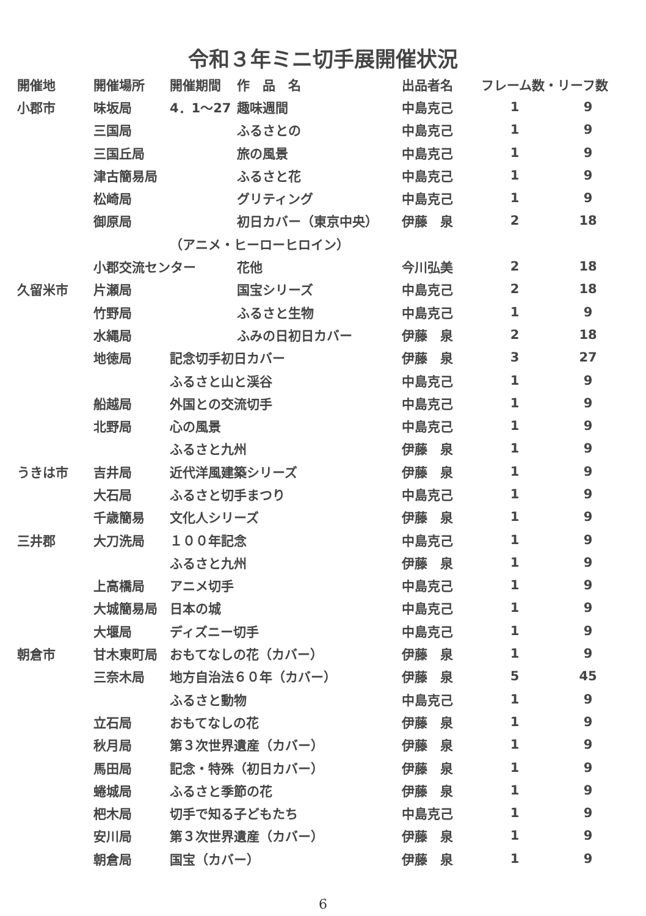令和３年ミニ切手展開催状況
| 開催地 | 開催場所 | 開催期間 | 作 品 名 | 出品者名 | フレーム数・リーフ数 | |
| --- | --- | --- | --- | --- | --- | --- |
| 小郡市 | 味坂局 | 4．1～27 | 趣味週間 | 中島克己 | 1 | 9 |
| | 三国局 | | ふるさとの | 中島克己 | 1 | 9 |
| | 三国丘局 | | 旅の風景 | 中島克己 | 1 | 9 |
| | 津古簡易局 | | ふるさと花 | 中島克己 | 1 | 9 |
| | 松崎局 | | グリティング | 中島克己 | 1 | 9 |
| | 御原局 | | 初日カバー（東京中央） | 伊藤 泉 | 2 | 18 |
| | | （アニメ・ヒーローヒロイン） | | | | |
| | 小郡交流センター | | 花他 | 今川弘美 | 2 | 18 |
| 久留米市 | 片瀬局 | | 国宝シリーズ | 中島克己 | 2 | 18 |
| | 竹野局 | | ふるさと生物 | 中島克己 | 1 | 9 |
| | 水縄局 | | ふみの日初日カバー | 伊藤 泉 | 2 | 18 |
| | 地徳局 | 記念切手初日カバー | | 伊藤 泉 | 3 | 27 |
| | | ふるさと山と渓谷 | | 中島克己 | 1 | 9 |
| | 船越局 | 外国との交流切手 | | 中島克己 | 1 | 9 |
| | 北野局 | 心の風景 | | 中島克己 | 1 | 9 |
| | | ふるさと九州 | | 伊藤 泉 | 1 | 9 |
| うきは市 | 吉井局 | 近代洋風建築シリーズ | | 伊藤 泉 | 1 | 9 |
| | 大石局 | ふるさと切手まつり | | 中島克己 | 1 | 9 |
| | 千歳簡易 | 文化人シリーズ | | 伊藤 泉 | 1 | 9 |
| 三井郡 | 大刀洗局 | １００年記念 | | 中島克己 | 1 | 9 |
| | | ふるさと九州 | | 伊藤 泉 | 1 | 9 |
| | 上高橋局 | アニメ切手 | | 中島克己 | 1 | 9 |
| | 大城簡易局 | 日本の城 | | 中島克己 | 1 | 9 |
| | 大堰局 | ディズニー切手 | | 中島克己 | 1 | 9 |
| 朝倉市 | 甘木東町局 | おもてなしの花（カバー） | | 伊藤 泉 | 1 | 9 |
| | 三奈木局 | 地方自治法６０年（カバー） | | 伊藤 泉 | 5 | 45 |
| | | ふるさと動物 | | 中島克己 | 1 | 9 |
| | 立石局 | おもてなしの花 | | 伊藤 泉 | 1 | 9 |
| | 秋月局 | 第３次世界遺産（カバー） | | 伊藤 泉 | 1 | 9 |
| | 馬田局 | 記念・特殊（初日カバー） | | 伊藤 泉 | 1 | 9 |
| | 蜷城局 | ふるさと季節の花 | | 伊藤 泉 | 1 | 9 |
| | 杷木局 | 切手で知る子どもたち | | 中島克己 | 1 | 9 |
| | 安川局 | 第３次世界遺産（カバー） | | 伊藤 泉 | 1 | 9 |
| | 朝倉局 | 国宝（カバー） | | 伊藤 泉 | 1 | 9 |
6